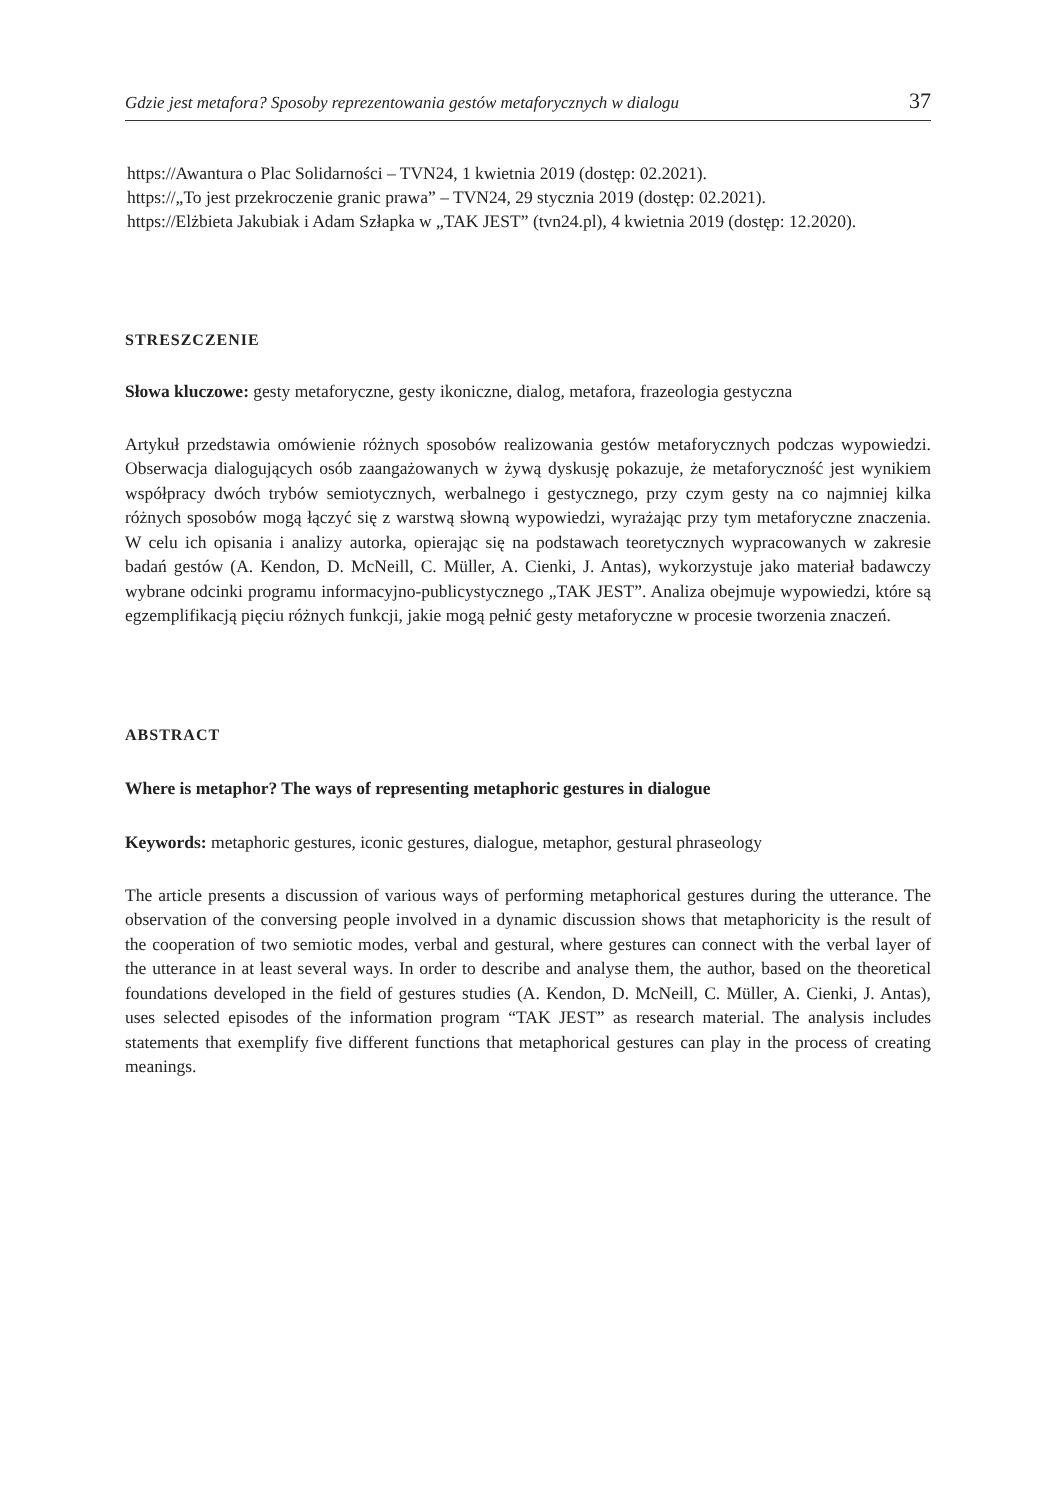Gdzie jest metafora? Sposoby reprezentowania gestów metaforycznych w dialogu 37
https://Awantura o Plac Solidarności – TVN24, 1 kwietnia 2019 (dostęp: 02.2021).
https://„To jest przekroczenie granic prawa” – TVN24, 29 stycznia 2019 (dostęp: 02.2021).
https://Elżbieta Jakubiak i Adam Szłapka w „TAK JEST” (tvn24.pl), 4 kwietnia 2019 (dostęp: 12.2020).
STRESZCZENIE
Słowa kluczowe: gesty metaforyczne, gesty ikoniczne, dialog, metafora, frazeologia gestyczna
Artykuł przedstawia omówienie różnych sposobów realizowania gestów metaforycznych podczas wypowiedzi. Obserwacja dialogujących osób zaangażowanych w żywą dyskusję pokazuje, że metaforyczność jest wynikiem współpracy dwóch trybów semiotycznych, werbalnego i gestycznego, przy czym gesty na co najmniej kilka różnych sposobów mogą łączyć się z warstwą słowną wypowiedzi, wyrażając przy tym metaforyczne znaczenia. W celu ich opisania i analizy autorka, opierając się na podstawach teoretycznych wypracowanych w zakresie badań gestów (A. Kendon, D. McNeill, C. Müller, A. Cienki, J. Antas), wykorzystuje jako materiał badawczy wybrane odcinki programu informacyjno-publicystycznego „TAK JEST”. Analiza obejmuje wypowiedzi, które są egzemplifikacją pięciu różnych funkcji, jakie mogą pełnić gesty metaforyczne w procesie tworzenia znaczeń.
ABSTRACT
Where is metaphor? The ways of representing metaphoric gestures in dialogue
Keywords: metaphoric gestures, iconic gestures, dialogue, metaphor, gestural phraseology
The article presents a discussion of various ways of performing metaphorical gestures during the utterance. The observation of the conversing people involved in a dynamic discussion shows that metaphoricity is the result of the cooperation of two semiotic modes, verbal and gestural, where gestures can connect with the verbal layer of the utterance in at least several ways. In order to describe and analyse them, the author, based on the theoretical foundations developed in the field of gestures studies (A. Kendon, D. McNeill, C. Müller, A. Cienki, J. Antas), uses selected episodes of the information program “TAK JEST” as research material. The analysis includes statements that exemplify five different functions that metaphorical gestures can play in the process of creating meanings.